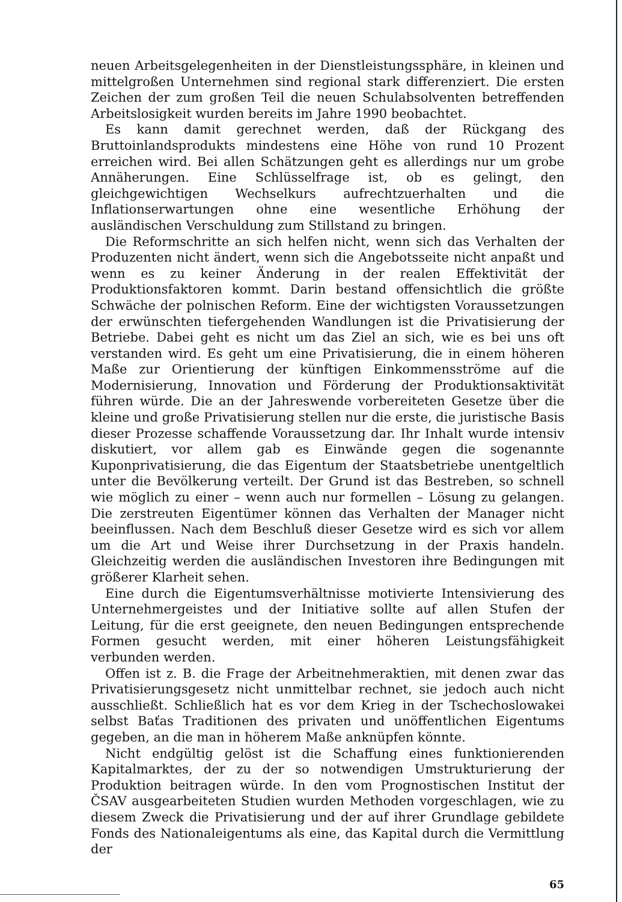neuen Arbeitsgelegenheiten in der Dienstleistungssphäre, in kleinen und mittelgroßen Unternehmen sind regional stark differenziert. Die ersten Zeichen der zum großen Teil die neuen Schulabsolventen betreffenden Arbeitslosigkeit wurden bereits im Jahre 1990 beobachtet.
Es kann damit gerechnet werden, daß der Rückgang des Bruttoinlandsprodukts mindestens eine Höhe von rund 10 Prozent erreichen wird. Bei allen Schätzungen geht es allerdings nur um grobe Annäherungen. Eine Schlüsselfrage ist, ob es gelingt, den gleichgewichtigen Wechselkurs aufrechtzuerhalten und die Inflationserwartungen ohne eine wesentliche Erhöhung der ausländischen Verschuldung zum Stillstand zu bringen.
Die Reformschritte an sich helfen nicht, wenn sich das Verhalten der Produzenten nicht ändert, wenn sich die Angebotsseite nicht anpaßt und wenn es zu keiner Änderung in der realen Effektivität der Produktionsfaktoren kommt. Darin bestand offensichtlich die größte Schwäche der polnischen Reform. Eine der wichtigsten Voraussetzungen der erwünschten tiefergehenden Wandlungen ist die Privatisierung der Betriebe. Dabei geht es nicht um das Ziel an sich, wie es bei uns oft verstanden wird. Es geht um eine Privatisierung, die in einem höheren Maße zur Orientierung der künftigen Einkommensströme auf die Modernisierung, Innovation und Förderung der Produktionsaktivität führen würde. Die an der Jahreswende vorbereiteten Gesetze über die kleine und große Privatisierung stellen nur die erste, die juristische Basis dieser Prozesse schaffende Voraussetzung dar. Ihr Inhalt wurde intensiv diskutiert, vor allem gab es Einwände gegen die sogenannte Kuponprivatisierung, die das Eigentum der Staatsbetriebe unentgeltlich unter die Bevölkerung verteilt. Der Grund ist das Bestreben, so schnell wie möglich zu einer – wenn auch nur formellen – Lösung zu gelangen. Die zerstreuten Eigentümer können das Verhalten der Manager nicht beeinflussen. Nach dem Beschluß dieser Gesetze wird es sich vor allem um die Art und Weise ihrer Durchsetzung in der Praxis handeln. Gleichzeitig werden die ausländischen Investoren ihre Bedingungen mit größerer Klarheit sehen.
Eine durch die Eigentumsverhältnisse motivierte Intensivierung des Unternehmergeistes und der Initiative sollte auf allen Stufen der Leitung, für die erst geeignete, den neuen Bedingungen entsprechende Formen gesucht werden, mit einer höheren Leistungsfähigkeit verbunden werden.
Offen ist z. B. die Frage der Arbeitnehmeraktien, mit denen zwar das Privatisierungsgesetz nicht unmittelbar rechnet, sie jedoch auch nicht ausschließt. Schließlich hat es vor dem Krieg in der Tschechoslowakei selbst Baťas Traditionen des privaten und unöffentlichen Eigentums gegeben, an die man in höherem Maße anknüpfen könnte.
Nicht endgültig gelöst ist die Schaffung eines funktionierenden Kapitalmarktes, der zu der so notwendigen Umstrukturierung der Produktion beitragen würde. In den vom Prognostischen Institut der ČSAV ausgearbeiteten Studien wurden Methoden vorgeschlagen, wie zu diesem Zweck die Privatisierung und der auf ihrer Grundlage gebildete Fonds des Nationaleigentums als eine, das Kapital durch die Vermittlung der
65